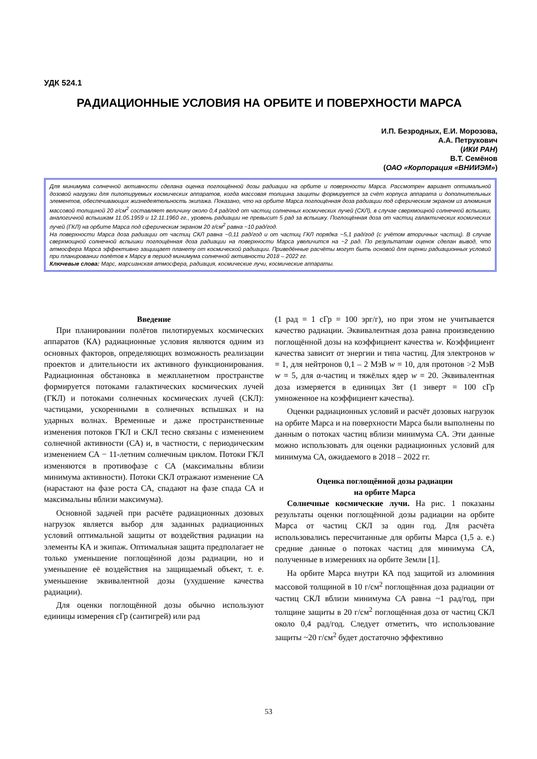УДК 524.1
РАДИАЦИОННЫЕ УСЛОВИЯ НА ОРБИТЕ И ПОВЕРХНОСТИ МАРСА
И.П. Безродных, Е.И. Морозова,
А.А. Петрукович
(ИКИ РАН)
В.Т. Семёнов
(ОАО «Корпорация «ВНИИЭМ»)
Для минимума солнечной активности сделана оценка поглощённой дозы радиации на орбите и поверхности Марса. Рассмотрен вариант оптимальной дозовой нагрузки для пилотируемых космических аппаратов, когда массовая толщина защиты формируется за счёт корпуса аппарата и дополнительных элементов, обеспечивающих жизнедеятельность экипажа. Показано, что на орбите Марса поглощённая доза радиации под сферическим экраном из алюминия массовой толщиной 20 г/см<sup>2</sup> составляет величину около 0,4 рад/год от частиц солнечных космических лучей (СКЛ), в случае сверхмощной солнечной вспышки, аналогичной вспышкам 11.05.1959 и 12.11.1960 гг., уровень радиации не превысит 5 рад за вспышку. Поглощённая доза от частиц галактических космических лучей (ГКЛ) на орбите Марса под сферическим экраном 20 г/см<sup>2</sup> равна ~10 рад/год.
На поверхности Марса доза радиации от частиц СКЛ равна ~0,11 рад/год и от частиц ГКЛ порядка ~5,1 рад/год (с учётом вторичных частиц). В случае сверхмощной солнечной вспышки поглощённая доза радиации на поверхности Марса увеличится на ~2 рад. По результатам оценок сделан вывод, что атмосфера Марса эффективно защищает планету от космической радиации. Приведённые расчёты могут быть основой для оценки радиационных условий при планировании полётов к Марсу в период минимума солнечной активности 2018 – 2022 гг.
Ключевые слова: Марс, марсианская атмосфера, радиация, космические лучи, космические аппараты.
Введение
При планировании полётов пилотируемых космических аппаратов (КА) радиационные условия являются одним из основных факторов, определяющих возможность реализации проектов и длительности их активного функционирования. Радиационная обстановка в межпланетном пространстве формируется потоками галактических космических лучей (ГКЛ) и потоками солнечных космических лучей (СКЛ): частицами, ускоренными в солнечных вспышках и на ударных волнах. Временные и даже пространственные изменения потоков ГКЛ и СКЛ тесно связаны с изменением солнечной активности (СА) и, в частности, с периодическим изменением СА − 11-летним солнечным циклом. Потоки ГКЛ изменяются в противофазе с СА (максимальны вблизи минимума активности). Потоки СКЛ отражают изменение СА (нарастают на фазе роста СА, спадают на фазе спада СА и максимальны вблизи максимума).
Основной задачей при расчёте радиационных дозовых нагрузок является выбор для заданных радиационных условий оптимальной защиты от воздействия радиации на элементы КА и экипаж. Оптимальная защита предполагает не только уменьшение поглощённой дозы радиации, но и уменьшение её воздействия на защищаемый объект, т. е. уменьшение эквивалентной дозы (ухудшение качества радиации).
Для оценки поглощённой дозы обычно используют единицы измерения сГр (сантигрей) или рад
(1 рад = 1 сГр = 100 эрг/г), но при этом не учитывается качество радиации. Эквивалентная доза равна произведению поглощённой дозы на коэффициент качества w. Коэффициент качества зависит от энергии и типа частиц. Для электронов w = 1, для нейтронов 0,1 – 2 МэВ w = 10, для протонов >2 МэВ w = 5, для α-частиц и тяжёлых ядер w = 20. Эквивалентная доза измеряется в единицах Звт (1 зиверт = 100 сГр умноженное на коэффициент качества).
Оценки радиационных условий и расчёт дозовых нагрузок на орбите Марса и на поверхности Марса были выполнены по данным о потоках частиц вблизи минимума СА. Эти данные можно использовать для оценки радиационных условий для минимума СА, ожидаемого в 2018 – 2022 гг.
Оценка поглощённой дозы радиации
на орбите Марса
Солнечные космические лучи. На рис. 1 показаны результаты оценки поглощённой дозы радиации на орбите Марса от частиц СКЛ за один год. Для расчёта использовались пересчитанные для орбиты Марса (1,5 а. е.) средние данные о потоках частиц для минимума СА, полученные в измерениях на орбите Земли [1].
На орбите Марса внутри КА под защитой из алюминия массовой толщиной в 10 г/см<sup>2</sup> поглощённая доза радиации от частиц СКЛ вблизи минимума СА равна ~1 рад/год, при толщине защиты в 20 г/см<sup>2</sup> поглощённая доза от частиц СКЛ около 0,4 рад/год. Следует отметить, что использование защиты ~20 г/см<sup>2</sup> будет достаточно эффективно
53